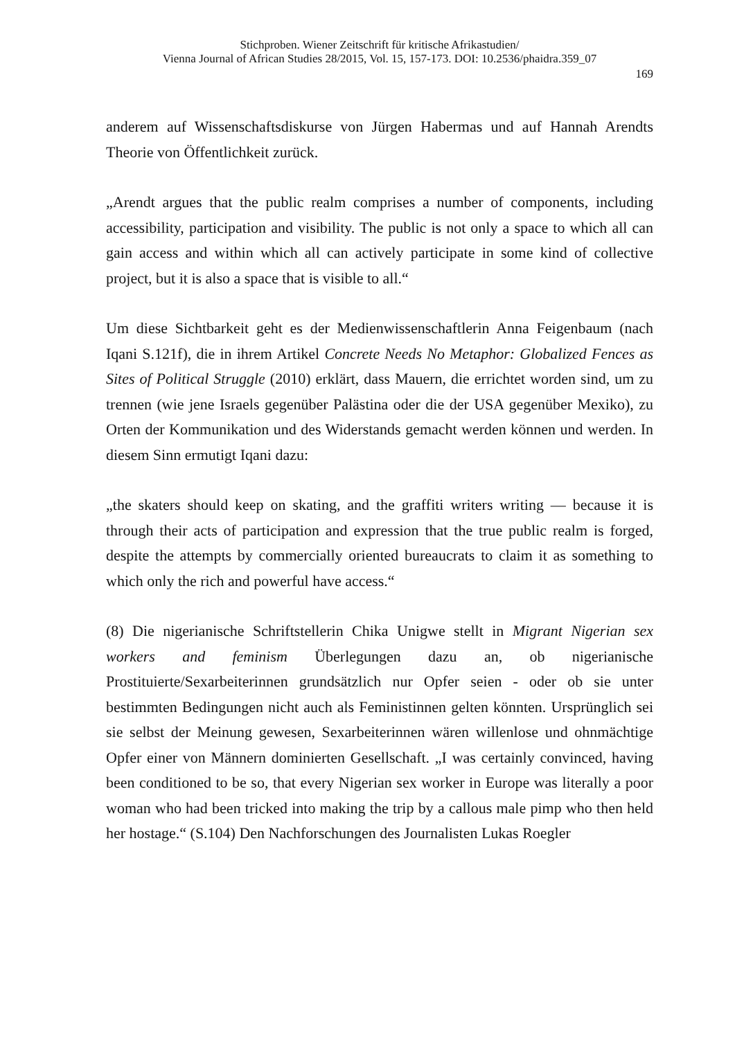Stichproben. Wiener Zeitschrift für kritische Afrikastudien/
Vienna Journal of African Studies 28/2015, Vol. 15, 157-173. DOI: 10.2536/phaidra.359_07
169
anderem auf Wissenschaftsdiskurse von Jürgen Habermas und auf Hannah Arendts Theorie von Öffentlichkeit zurück.
„Arendt argues that the public realm comprises a number of components, including accessibility, participation and visibility. The public is not only a space to which all can gain access and within which all can actively participate in some kind of collective project, but it is also a space that is visible to all.“
Um diese Sichtbarkeit geht es der Medienwissenschaftlerin Anna Feigenbaum (nach Iqani S.121f), die in ihrem Artikel Concrete Needs No Metaphor: Globalized Fences as Sites of Political Struggle (2010) erklärt, dass Mauern, die errichtet worden sind, um zu trennen (wie jene Israels gegenüber Palästina oder die der USA gegenüber Mexiko), zu Orten der Kommunikation und des Widerstands gemacht werden können und werden. In diesem Sinn ermutigt Iqani dazu:
„the skaters should keep on skating, and the graffiti writers writing — because it is through their acts of participation and expression that the true public realm is forged, despite the attempts by commercially oriented bureaucrats to claim it as something to which only the rich and powerful have access.“
(8) Die nigerianische Schriftstellerin Chika Unigwe stellt in Migrant Nigerian sex workers and feminism Überlegungen dazu an, ob nigerianische Prostituierte/Sexarbeiterinnen grundsätzlich nur Opfer seien - oder ob sie unter bestimmten Bedingungen nicht auch als Feministinnen gelten könnten. Ursprünglich sei sie selbst der Meinung gewesen, Sexarbeiterinnen wären willenlose und ohnmächtige Opfer einer von Männern dominierten Gesellschaft. „I was certainly convinced, having been conditioned to be so, that every Nigerian sex worker in Europe was literally a poor woman who had been tricked into making the trip by a callous male pimp who then held her hostage.“ (S.104) Den Nachforschungen des Journalisten Lukas Roegler